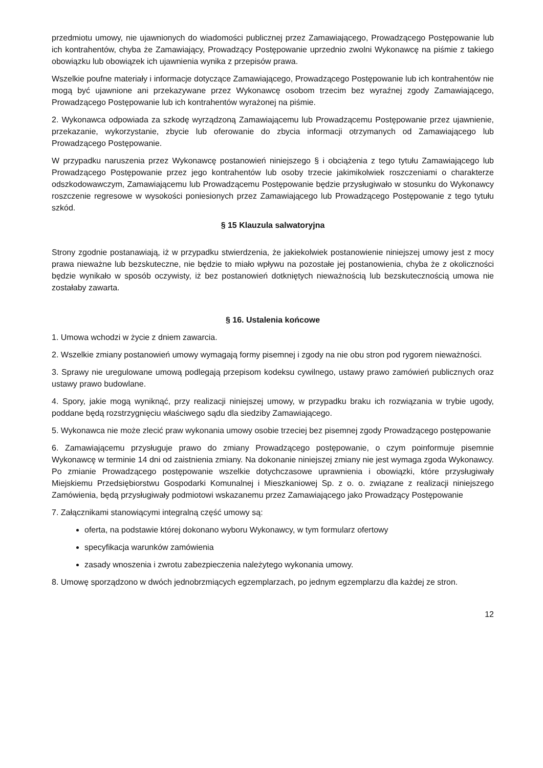przedmiotu umowy, nie ujawnionych do wiadomości publicznej przez Zamawiającego, Prowadzącego Postępowanie lub ich kontrahentów, chyba że Zamawiający, Prowadzący Postępowanie uprzednio zwolni Wykonawcę na piśmie z takiego obowiązku lub obowiązek ich ujawnienia wynika z przepisów prawa.
Wszelkie poufne materiały i informacje dotyczące Zamawiającego, Prowadzącego Postępowanie lub ich kontrahentów nie mogą być ujawnione ani przekazywane przez Wykonawcę osobom trzecim bez wyraźnej zgody Zamawiającego, Prowadzącego Postępowanie lub ich kontrahentów wyrażonej na piśmie.
2. Wykonawca odpowiada za szkodę wyrządzoną Zamawiającemu lub Prowadzącemu Postępowanie przez ujawnienie, przekazanie, wykorzystanie, zbycie lub oferowanie do zbycia informacji otrzymanych od Zamawiającego lub Prowadzącego Postępowanie.
W przypadku naruszenia przez Wykonawcę postanowień niniejszego § i obciążenia z tego tytułu Zamawiającego lub Prowadzącego Postępowanie przez jego kontrahentów lub osoby trzecie jakimikolwiek roszczeniami o charakterze odszkodowawczym, Zamawiającemu lub Prowadzącemu Postępowanie będzie przysługiwało w stosunku do Wykonawcy roszczenie regresowe w wysokości poniesionych przez Zamawiającego lub Prowadzącego Postępowanie z tego tytułu szkód.
§ 15 Klauzula salwatoryjna
Strony zgodnie postanawiają, iż w przypadku stwierdzenia, że jakiekolwiek postanowienie niniejszej umowy jest z mocy prawa nieważne lub bezskuteczne, nie będzie to miało wpływu na pozostałe jej postanowienia, chyba że z okoliczności będzie wynikało w sposób oczywisty, iż bez postanowień dotkniętych nieważnością lub bezskutecznością umowa nie zostałaby zawarta.
§ 16. Ustalenia końcowe
1. Umowa wchodzi w życie z dniem zawarcia.
2. Wszelkie zmiany postanowień umowy wymagają formy pisemnej i zgody na nie obu stron pod rygorem nieważności.
3. Sprawy nie uregulowane umową podlegają przepisom kodeksu cywilnego, ustawy prawo zamówień publicznych oraz ustawy prawo budowlane.
4. Spory, jakie mogą wyniknąć, przy realizacji niniejszej umowy, w przypadku braku ich rozwiązania w trybie ugody, poddane będą rozstrzygnięciu właściwego sądu dla siedziby Zamawiającego.
5. Wykonawca nie może zlecić praw wykonania umowy osobie trzeciej bez pisemnej zgody Prowadzącego postępowanie
6. Zamawiającemu przysługuje prawo do zmiany Prowadzącego postępowanie, o czym poinformuje pisemnie Wykonawcę w terminie 14 dni od zaistnienia zmiany. Na dokonanie niniejszej zmiany nie jest wymaga zgoda Wykonawcy. Po zmianie Prowadzącego postępowanie wszelkie dotychczasowe uprawnienia i obowiązki, które przysługiwały Miejskiemu Przedsiębiorstwu Gospodarki Komunalnej i Mieszkaniowej Sp. z o. o. związane z realizacji niniejszego Zamówienia, będą przysługiwały podmiotowi wskazanemu przez Zamawiającego jako Prowadzący Postępowanie
7. Załącznikami stanowiącymi integralną część umowy są:
oferta, na podstawie której dokonano wyboru Wykonawcy, w tym formularz ofertowy
specyfikacja warunków zamówienia
zasady wnoszenia i zwrotu zabezpieczenia należytego wykonania umowy.
8. Umowę sporządzono w dwóch jednobrzmiących egzemplarzach, po jednym egzemplarzu dla każdej ze stron.
12